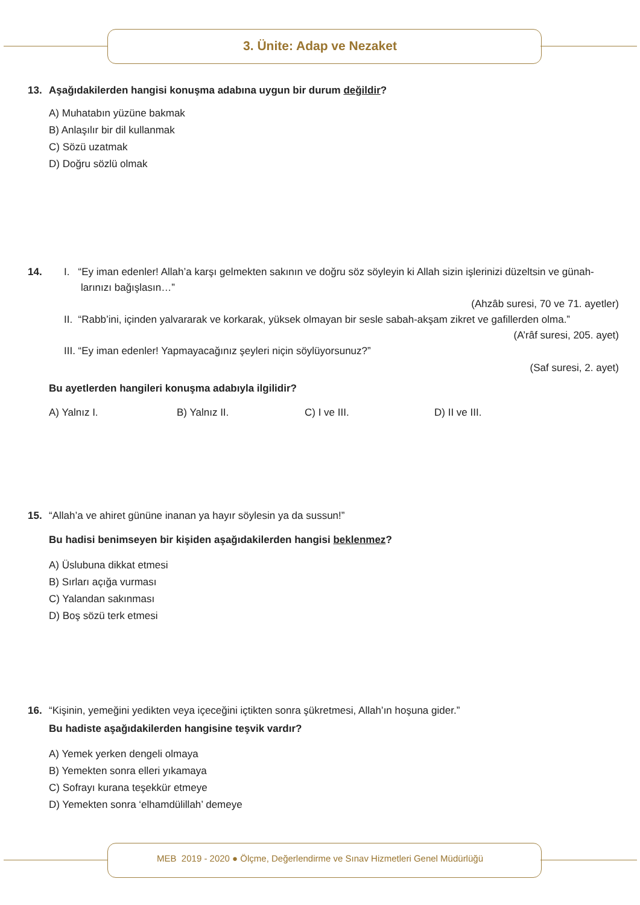3. Ünite: Adap ve Nezaket
13. Aşağıdakilerden hangisi konuşma adabına uygun bir durum değildir?
A) Muhatabın yüzüne bakmak
B) Anlaşılır bir dil kullanmak
C) Sözü uzatmak
D) Doğru sözlü olmak
14. I. “Ey iman edenler! Allah’a karşı gelmekten sakının ve doğru söz söyleyin ki Allah sizin işlerinizi düzeltsin ve günah-
larınızı bağışlasın…”
(Ahzâb suresi, 70 ve 71. ayetler)
II. “Rabb’ini, içinden yalvararak ve korkarak, yüksek olmayan bir sesle sabah-akşam zikret ve gafillerden olma.”
(A’râf suresi, 205. ayet)
III. “Ey iman edenler! Yapmayacağınız şeyleri niçin söylüyorsunuz?”
(Saf suresi, 2. ayet)
Bu ayetlerden hangileri konuşma adabıyla ilgilidir?
A) Yalnız I. B) Yalnız II. C) I ve III. D) II ve III.
15. “Allah’a ve ahiret gününe inanan ya hayır söylesin ya da sussun!”
Bu hadisi benimseyen bir kişiden aşağıdakilerden hangisi beklenmez?
A) Üslubuna dikkat etmesi
B) Sırları açığa vurması
C) Yalandan sakınması
D) Boş sözü terk etmesi
16. “Kişinin, yemeğini yedikten veya içeceğini içtikten sonra şükretmesi, Allah’ın hoşuna gider.”
Bu hadiste aşağıdakilerden hangisine teşvik vardır?
A) Yemek yerken dengeli olmaya
B) Yemekten sonra elleri yıkamaya
C) Sofrayı kurana teşekkür etmeye
D) Yemekten sonra ‘elhamdülillah’ demeye
MEB 2019 - 2020 ● Ölçme, Değerlendirme ve Sınav Hizmetleri Genel Müdürlüğü